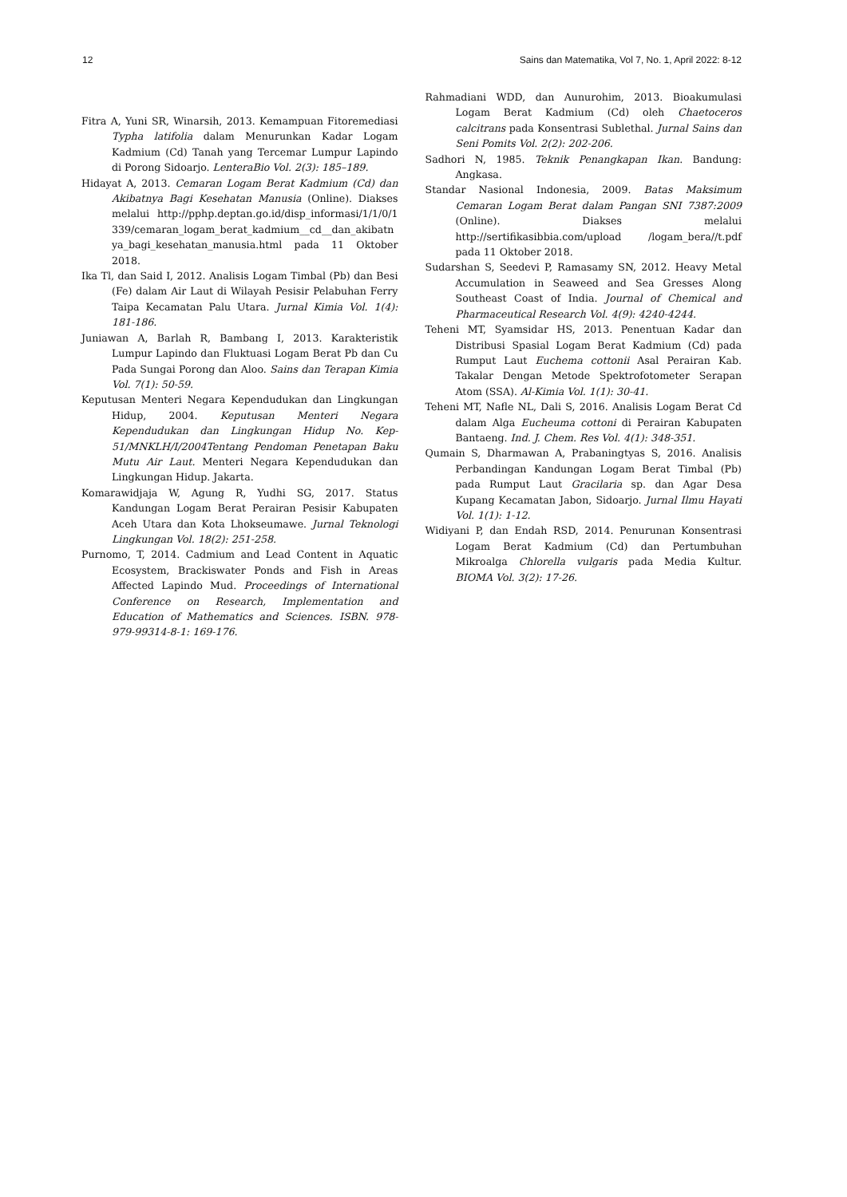12 Sains dan Matematika, Vol 7, No. 1, April 2022: 8-12
Fitra A, Yuni SR, Winarsih, 2013. Kemampuan Fitoremediasi Typha latifolia dalam Menurunkan Kadar Logam Kadmium (Cd) Tanah yang Tercemar Lumpur Lapindo di Porong Sidoarjo. LenteraBio Vol. 2(3): 185–189.
Hidayat A, 2013. Cemaran Logam Berat Kadmium (Cd) dan Akibatnya Bagi Kesehatan Manusia (Online). Diakses melalui http://pphp.deptan.go.id/disp_informasi/1/1/0/1339/cemaran_logam_berat_kadmium__cd__dan_akibatnya_bagi_kesehatan_manusia.html pada 11 Oktober 2018.
Ika Tl, dan Said I, 2012. Analisis Logam Timbal (Pb) dan Besi (Fe) dalam Air Laut di Wilayah Pesisir Pelabuhan Ferry Taipa Kecamatan Palu Utara. Jurnal Kimia Vol. 1(4): 181-186.
Juniawan A, Barlah R, Bambang I, 2013. Karakteristik Lumpur Lapindo dan Fluktuasi Logam Berat Pb dan Cu Pada Sungai Porong dan Aloo. Sains dan Terapan Kimia Vol. 7(1): 50-59.
Keputusan Menteri Negara Kependudukan dan Lingkungan Hidup, 2004. Keputusan Menteri Negara Kependudukan dan Lingkungan Hidup No. Kep- 51/MNKLH/I/2004Tentang Pendoman Penetapan Baku Mutu Air Laut. Menteri Negara Kependudukan dan Lingkungan Hidup. Jakarta.
Komarawidjaja W, Agung R, Yudhi SG, 2017. Status Kandungan Logam Berat Perairan Pesisir Kabupaten Aceh Utara dan Kota Lhokseumawe. Jurnal Teknologi Lingkungan Vol. 18(2): 251-258.
Purnomo, T, 2014. Cadmium and Lead Content in Aquatic Ecosystem, Brackiswater Ponds and Fish in Areas Affected Lapindo Mud. Proceedings of International Conference on Research, Implementation and Education of Mathematics and Sciences. ISBN. 978-979-99314-8-1: 169-176.
Rahmadiani WDD, dan Aunurohim, 2013. Bioakumulasi Logam Berat Kadmium (Cd) oleh Chaetoceros calcitrans pada Konsentrasi Sublethal. Jurnal Sains dan Seni Pomits Vol. 2(2): 202-206.
Sadhori N, 1985. Teknik Penangkapan Ikan. Bandung: Angkasa.
Standar Nasional Indonesia, 2009. Batas Maksimum Cemaran Logam Berat dalam Pangan SNI 7387:2009 (Online). Diakses melalui http://sertifikasibbia.com/upload /logam_bera//t.pdf pada 11 Oktober 2018.
Sudarshan S, Seedevi P, Ramasamy SN, 2012. Heavy Metal Accumulation in Seaweed and Sea Gresses Along Southeast Coast of India. Journal of Chemical and Pharmaceutical Research Vol. 4(9): 4240-4244.
Teheni MT, Syamsidar HS, 2013. Penentuan Kadar dan Distribusi Spasial Logam Berat Kadmium (Cd) pada Rumput Laut Euchema cottonii Asal Perairan Kab. Takalar Dengan Metode Spektrofotometer Serapan Atom (SSA). Al-Kimia Vol. 1(1): 30-41.
Teheni MT, Nafle NL, Dali S, 2016. Analisis Logam Berat Cd dalam Alga Eucheuma cottoni di Perairan Kabupaten Bantaeng. Ind. J. Chem. Res Vol. 4(1): 348-351.
Qumain S, Dharmawan A, Prabaningtyas S, 2016. Analisis Perbandingan Kandungan Logam Berat Timbal (Pb) pada Rumput Laut Gracilaria sp. dan Agar Desa Kupang Kecamatan Jabon, Sidoarjo. Jurnal Ilmu Hayati Vol. 1(1): 1-12.
Widiyani P, dan Endah RSD, 2014. Penurunan Konsentrasi Logam Berat Kadmium (Cd) dan Pertumbuhan Mikroalga Chlorella vulgaris pada Media Kultur. BIOMA Vol. 3(2): 17-26.